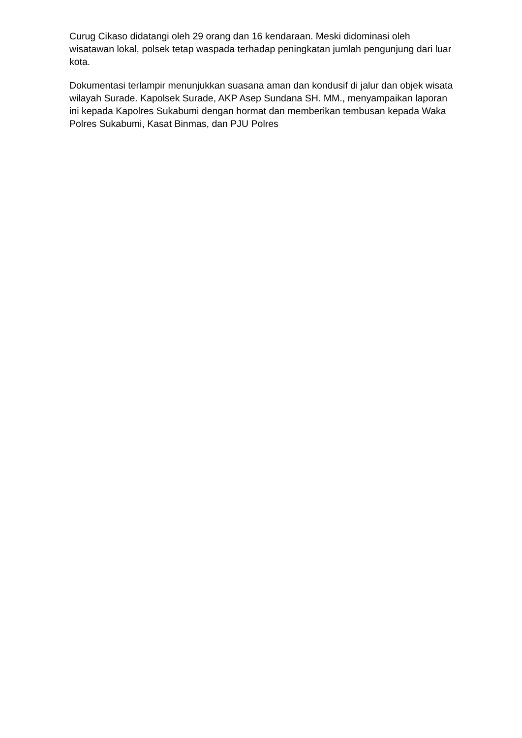Curug Cikaso didatangi oleh 29 orang dan 16 kendaraan. Meski didominasi oleh wisatawan lokal, polsek tetap waspada terhadap peningkatan jumlah pengunjung dari luar kota.
Dokumentasi terlampir menunjukkan suasana aman dan kondusif di jalur dan objek wisata wilayah Surade. Kapolsek Surade, AKP Asep Sundana SH. MM., menyampaikan laporan ini kepada Kapolres Sukabumi dengan hormat dan memberikan tembusan kepada Waka Polres Sukabumi, Kasat Binmas, dan PJU Polres